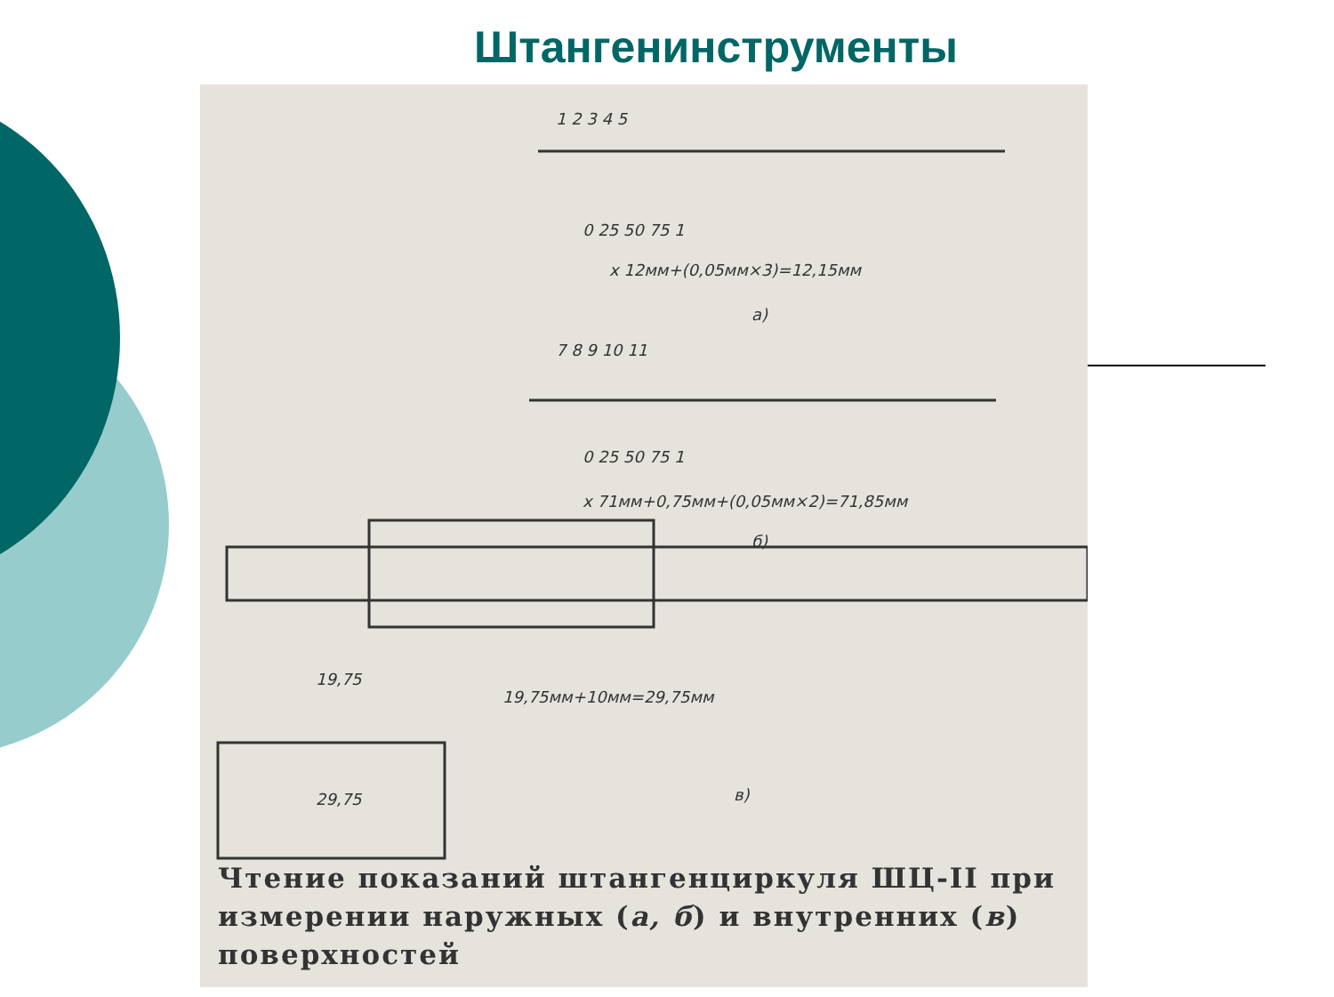Штангенинструменты
1 2 3 4 5
0 25 50 75 1
x 12мм+(0,05мм×3)=12,15мм
а)
7 8 9 10 11
0 25 50 75 1
x 71мм+0,75мм+(0,05мм×2)=71,85мм
б)
19,75
19,75мм+10мм=29,75мм
29,75
в)
Чтение показаний штангенциркуля ШЦ-II при измерении наружных (а, б) и внутренних (в) поверхностей